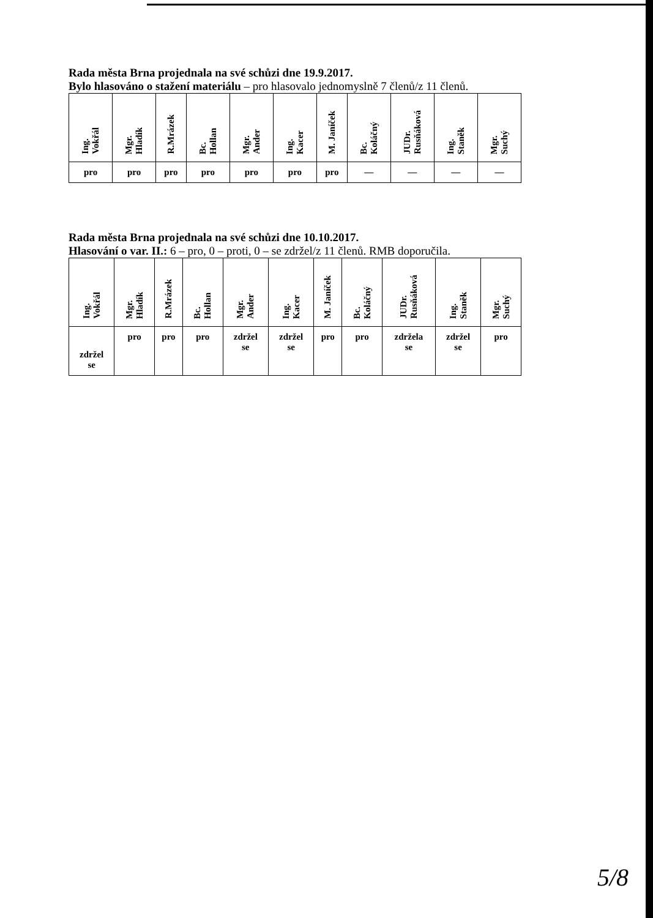Rada města Brna projednala na své schůzi dne 19.9.2017.
Bylo hlasováno o stažení materiálu – pro hlasovalo jednomyslně 7 členů/z 11 členů.
| Ing. Vokřál | Mgr. Hladík | R.Mrázek | Bc. Hollan | Mgr. Ander | Ing. Kacer | M. Janíček | Bc. Koláčný | JUDr. Rusňáková | Ing. Staněk | Mgr. Suchý |
| --- | --- | --- | --- | --- | --- | --- | --- | --- | --- | --- |
| pro | pro | pro | pro | pro | pro | pro | — | — | — | — |
Rada města Brna projednala na své schůzi dne 10.10.2017.
Hlasování o var. II.: 6 – pro, 0 – proti, 0 – se zdržel/z 11 členů. RMB doporučila.
| Ing. Vokřál | Mgr. Hladík | R.Mrázek | Bc. Hollan | Mgr. Ander | Ing. Kacer | M. Janíček | Bc. Koláčný | JUDr. Rusňáková | Ing. Staněk | Mgr. Suchý |
| --- | --- | --- | --- | --- | --- | --- | --- | --- | --- | --- |
| zdržel se | pro | pro | pro | zdržel se | zdržel se | pro | pro | zdržela se | zdržel se | pro |
5/8